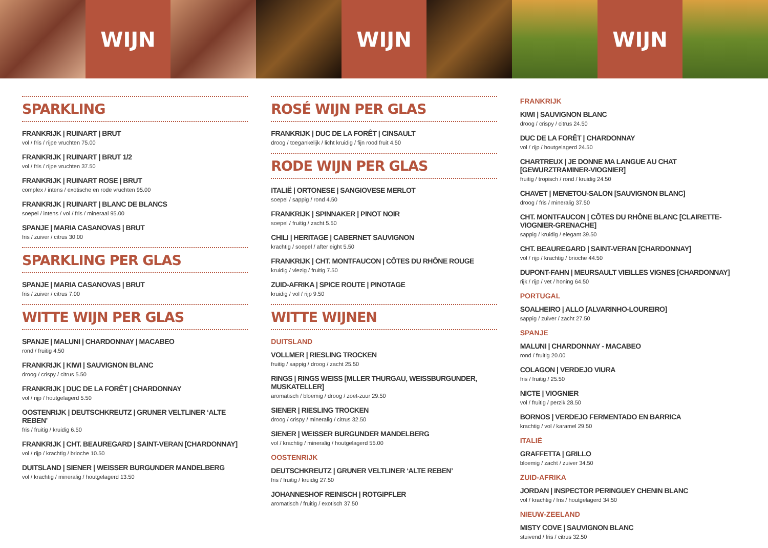WIJN WIJN WIJN
SPARKLING
FRANKRIJK | RUINART | BRUT
vol / fris / rijpe vruchten 75.00
FRANKRIJK | RUINART | BRUT 1/2
vol / fris / rijpe vruchten 37.50
FRANKRIJK | RUINART ROSE | BRUT
complex / intens / exotische en rode vruchten 95.00
FRANKRIJK | RUINART | BLANC DE BLANCS
soepel / intens / vol / fris / mineraal 95.00
SPANJE | MARIA CASANOVAS | BRUT
fris / zuiver / citrus 30.00
SPARKLING PER GLAS
SPANJE | MARIA CASANOVAS | BRUT
fris / zuiver / citrus 7.00
WITTE WIJN PER GLAS
SPANJE | MALUNI | CHARDONNAY | MACABEO
rond / fruitig 4.50
FRANKRIJK | KIWI | SAUVIGNON BLANC
droog / crispy / citrus 5.50
FRANKRIJK | DUC DE LA FORÊT | CHARDONNAY
vol / rijp / houtgelagerd 5.50
OOSTENRIJK | DEUTSCHKREUTZ | GRUNER VELTLINER ‘ALTE REBEN’
fris / fruitig / kruidig 6.50
FRANKRIJK | CHT. BEAUREGARD | SAINT-VERAN [CHARDONNAY]
vol / rijp / krachtig / brioche 10.50
DUITSLAND | SIENER | WEISSER BURGUNDER MANDELBERG
vol / krachtig / mineralig / houtgelagerd 13.50
ROSÉ WIJN PER GLAS
FRANKRIJK | DUC DE LA FORÊT | CINSAULT
droog / toegankelijk / licht kruidig / fijn rood fruit 4.50
RODE WIJN PER GLAS
ITALIË | ORTONESE | SANGIOVESE MERLOT
soepel / sappig / rond 4.50
FRANKRIJK | SPINNAKER | PINOT NOIR
soepel / fruitig / zacht 5.50
CHILI | HERITAGE | CABERNET SAUVIGNON
krachtig / soepel / after eight 5.50
FRANKRIJK | CHT. MONTFAUCON | CÔTES DU RHÔNE ROUGE
kruidig / vlezig / fruitig 7.50
ZUID-AFRIKA | SPICE ROUTE | PINOTAGE
kruidig / vol / rijp 9.50
WITTE WIJNEN
DUITSLAND
VOLLMER | RIESLING TROCKEN
fruitig / sappig / droog / zacht 25.50
RINGS | RINGS WEISS [MLLER THURGAU, WEISSBURGUNDER, MUSKATELLER]
aromatisch / bloemig / droog / zoet-zuur 29.50
SIENER | RIESLING TROCKEN
droog / crispy / mineralig / citrus 32.50
SIENER | WEISSER BURGUNDER MANDELBERG
vol / krachtig / mineralig / houtgelagerd 55.00
OOSTENRIJK
DEUTSCHKREUTZ | GRUNER VELTLINER ‘ALTE REBEN’
fris / fruitig / kruidig 27.50
JOHANNESHOF REINISCH | ROTGIPFLER
aromatisch / fruitig / exotisch 37.50
FRANKRIJK
KIWI | SAUVIGNON BLANC
droog / crispy / citrus 24.50
DUC DE LA FORÊT | CHARDONNAY
vol / rijp / houtgelagerd 24.50
CHARTREUX | JE DONNE MA LANGUE AU CHAT [GEWURZTRAMINER-VIOGNIER]
fruitig / tropisch / rond / kruidig 24.50
CHAVET | MENETOU-SALON [SAUVIGNON BLANC]
droog / fris / mineralig 37.50
CHT. MONTFAUCON | CÔTES DU RHÔNE BLANC [CLAIRETTE-VIOGNIER-GRENACHE]
sappig / kruidig / elegant 39.50
CHT. BEAUREGARD | SAINT-VERAN [CHARDONNAY]
vol / rijp / krachtig / brioche 44.50
DUPONT-FAHN | MEURSAULT VIEILLES VIGNES [CHARDONNAY]
rijk / rijp / vet / honing 64.50
PORTUGAL
SOALHEIRO | ALLO [ALVARINHO-LOUREIRO]
sappig / zuiver / zacht 27.50
SPANJE
MALUNI | CHARDONNAY - MACABEO
rond / fruitig 20.00
COLAGON | VERDEJO VIURA
fris / fruitig / 25.50
NICTE | VIOGNIER
vol / fruitig / perzik 28.50
BORNOS | VERDEJO FERMENTADO EN BARRICA
krachtig / vol / karamel 29.50
ITALIË
GRAFFETTA | GRILLO
bloemig / zacht / zuiver 34.50
ZUID-AFRIKA
JORDAN | INSPECTOR PERINGUEY CHENIN BLANC
vol / krachtig / fris / houtgelagerd 34.50
NIEUW-ZEELAND
MISTY COVE | SAUVIGNON BLANC
stuivend / fris / citrus 32.50